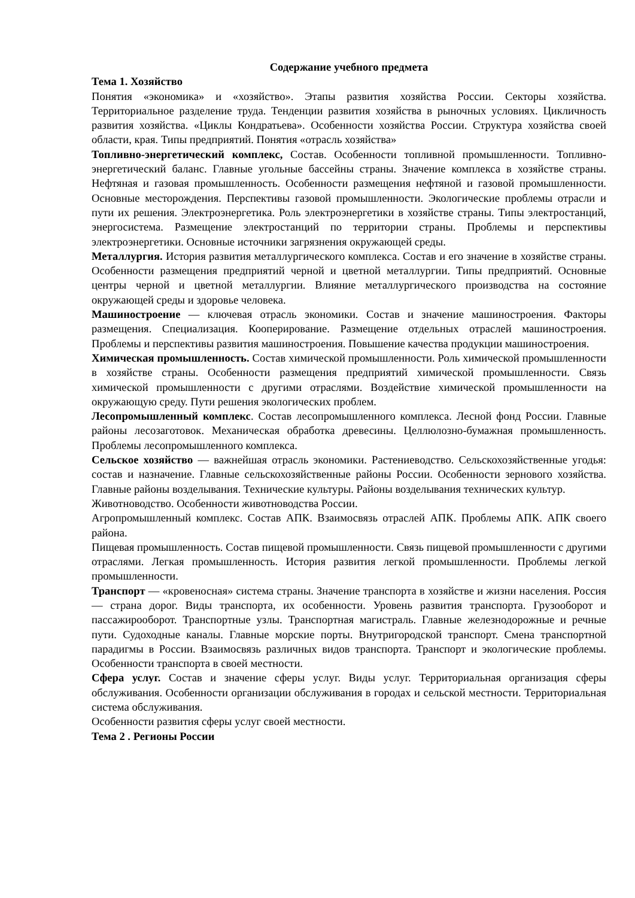Содержание учебного предмета
Тема 1. Хозяйство
Понятия «экономика» и «хозяйство». Этапы развития хозяйства России. Секторы хозяйства. Территориальное разделение труда. Тенденции развития хозяйства в рыночных условиях. Цикличность развития хозяйства. «Циклы Кондратьева». Особенности хозяйства России. Структура хозяйства своей области, края. Типы предприятий. Понятия «отрасль хозяйства»
Топливно-энергетический комплекс, Состав. Особенности топливной промышленности. Топливно-энергетический баланс. Главные угольные бассейны страны. Значение комплекса в хозяйстве страны. Нефтяная и газовая промышленность. Особенности размещения нефтяной и газовой промышленности. Основные месторождения. Перспективы газовой промышленности. Экологические проблемы отрасли и пути их решения. Электроэнергетика. Роль электроэнергетики в хозяйстве страны. Типы электростанций, энергосистема. Размещение электростанций по территории страны. Проблемы и перспективы электроэнергетики. Основные источники загрязнения окружающей среды.
Металлургия. История развития металлургического комплекса. Состав и его значение в хозяйстве страны. Особенности размещения предприятий черной и цветной металлургии. Типы предприятий. Основные центры черной и цветной металлургии. Влияние металлургического производства на состояние окружающей среды и здоровье человека.
Машиностроение — ключевая отрасль экономики. Состав и значение машиностроения. Факторы размещения. Специализация. Кооперирование. Размещение отдельных отраслей машиностроения. Проблемы и перспективы развития машиностроения. Повышение качества продукции машиностроения.
Химическая промышленность. Состав химической промышленности. Роль химической промышленности в хозяйстве страны. Особенности размещения предприятий химической промышленности. Связь химической промышленности с другими отраслями. Воздействие химической промышленности на окружающую среду. Пути решения экологических проблем.
Лесопромышленный комплекс. Состав лесопромышленного комплекса. Лесной фонд России. Главные районы лесозаготовок. Механическая обработка древесины. Целлюлозно-бумажная промышленность. Проблемы лесопромышленного комплекса.
Сельское хозяйство — важнейшая отрасль экономики. Растениеводство. Сельскохозяйственные угодья: состав и назначение. Главные сельскохозяйственные районы России. Особенности зернового хозяйства. Главные районы возделывания. Технические культуры. Районы возделывания технических культур.
Животноводство. Особенности животноводства России.
Агропромышленный комплекс. Состав АПК. Взаимосвязь отраслей АПК. Проблемы АПК. АПК своего района.
Пищевая промышленность. Состав пищевой промышленности. Связь пищевой промышленности с другими отраслями. Легкая промышленность. История развития легкой промышленности. Проблемы легкой промышленности.
Транспорт — «кровеносная» система страны. Значение транспорта в хозяйстве и жизни населения. Россия — страна дорог. Виды транспорта, их особенности. Уровень развития транспорта. Грузооборот и пассажирооборот. Транспортные узлы. Транспортная магистраль. Главные железнодорожные и речные пути. Судоходные каналы. Главные морские порты. Внутригородской транспорт. Смена транспортной парадигмы в России. Взаимосвязь различных видов транспорта. Транспорт и экологические проблемы. Особенности транспорта в своей местности.
Сфера услуг. Состав и значение сферы услуг. Виды услуг. Территориальная организация сферы обслуживания. Особенности организации обслуживания в городах и сельской местности. Территориальная система обслуживания.
Особенности развития сферы услуг своей местности.
Тема 2 . Регионы России